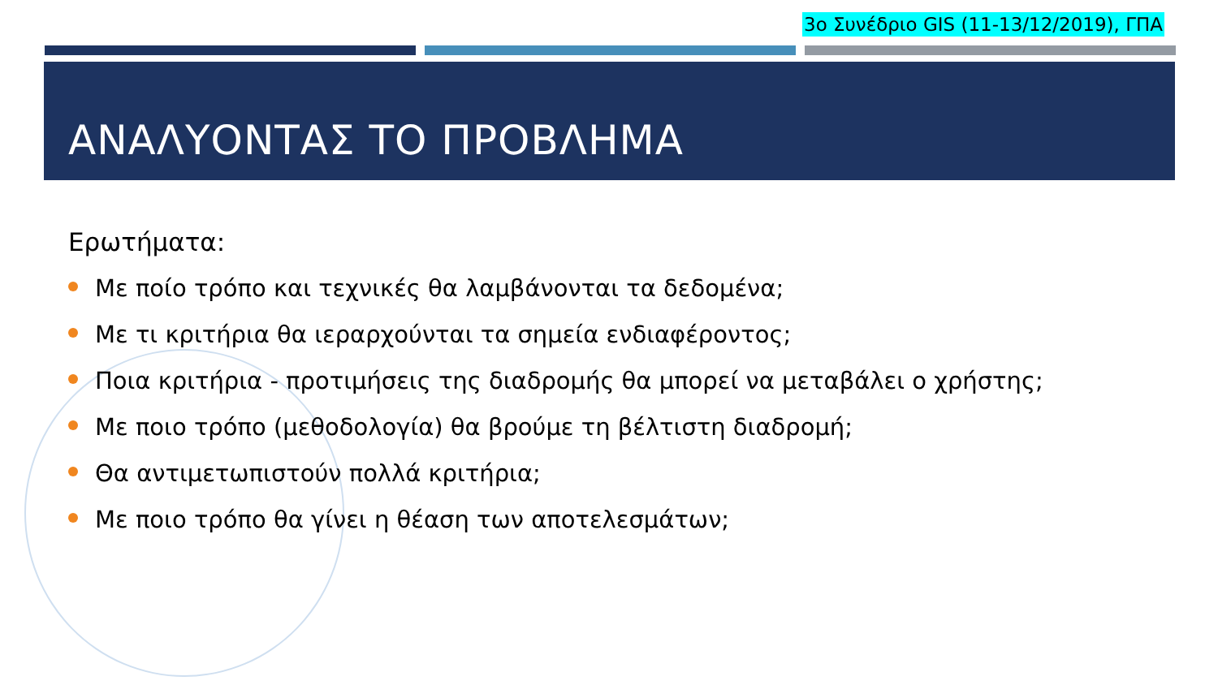3ο Συνέδριο GIS (11-13/12/2019), ΓΠΑ
ΑΝΑΛΥΟΝΤΑΣ ΤΟ ΠΡΟΒΛΗΜΑ
Ερωτήματα:
Με ποίο τρόπο και τεχνικές θα λαμβάνονται τα δεδομένα;
Με τι κριτήρια θα ιεραρχούνται τα σημεία ενδιαφέροντος;
Ποια κριτήρια - προτιμήσεις της διαδρομής θα μπορεί να μεταβάλει ο χρήστης;
Με ποιο τρόπο (μεθοδολογία) θα βρούμε τη βέλτιστη διαδρομή;
Θα αντιμετωπιστούν πολλά κριτήρια;
Με ποιο τρόπο θα γίνει η θέαση των αποτελεσμάτων;